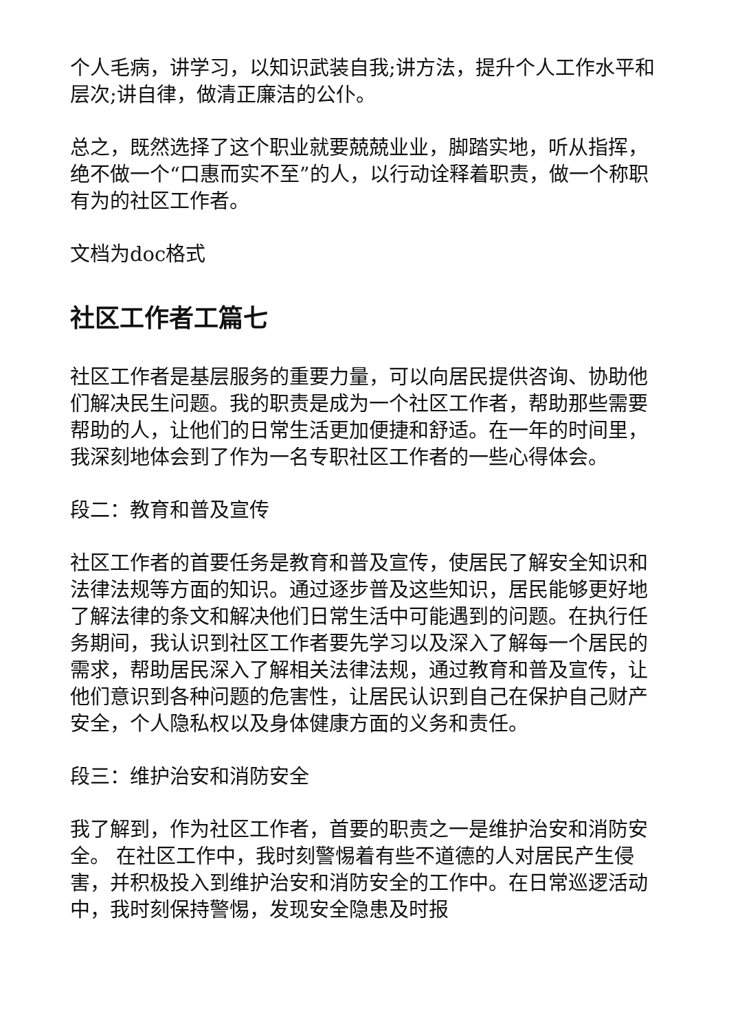个人毛病，讲学习，以知识武装自我;讲方法，提升个人工作水平和层次;讲自律，做清正廉洁的公仆。
总之，既然选择了这个职业就要兢兢业业，脚踏实地，听从指挥，绝不做一个“口惠而实不至”的人，以行动诠释着职责，做一个称职有为的社区工作者。
文档为doc格式
社区工作者工篇七
社区工作者是基层服务的重要力量，可以向居民提供咨询、协助他们解决民生问题。我的职责是成为一个社区工作者，帮助那些需要帮助的人，让他们的日常生活更加便捷和舒适。在一年的时间里，我深刻地体会到了作为一名专职社区工作者的一些心得体会。
段二：教育和普及宣传
社区工作者的首要任务是教育和普及宣传，使居民了解安全知识和法律法规等方面的知识。通过逐步普及这些知识，居民能够更好地了解法律的条文和解决他们日常生活中可能遇到的问题。在执行任务期间，我认识到社区工作者要先学习以及深入了解每一个居民的需求，帮助居民深入了解相关法律法规，通过教育和普及宣传，让他们意识到各种问题的危害性，让居民认识到自己在保护自己财产安全，个人隐私权以及身体健康方面的义务和责任。
段三：维护治安和消防安全
我了解到，作为社区工作者，首要的职责之一是维护治安和消防安全。 在社区工作中，我时刻警惕着有些不道德的人对居民产生侵害，并积极投入到维护治安和消防安全的工作中。在日常巡逻活动中，我时刻保持警惕，发现安全隐患及时报